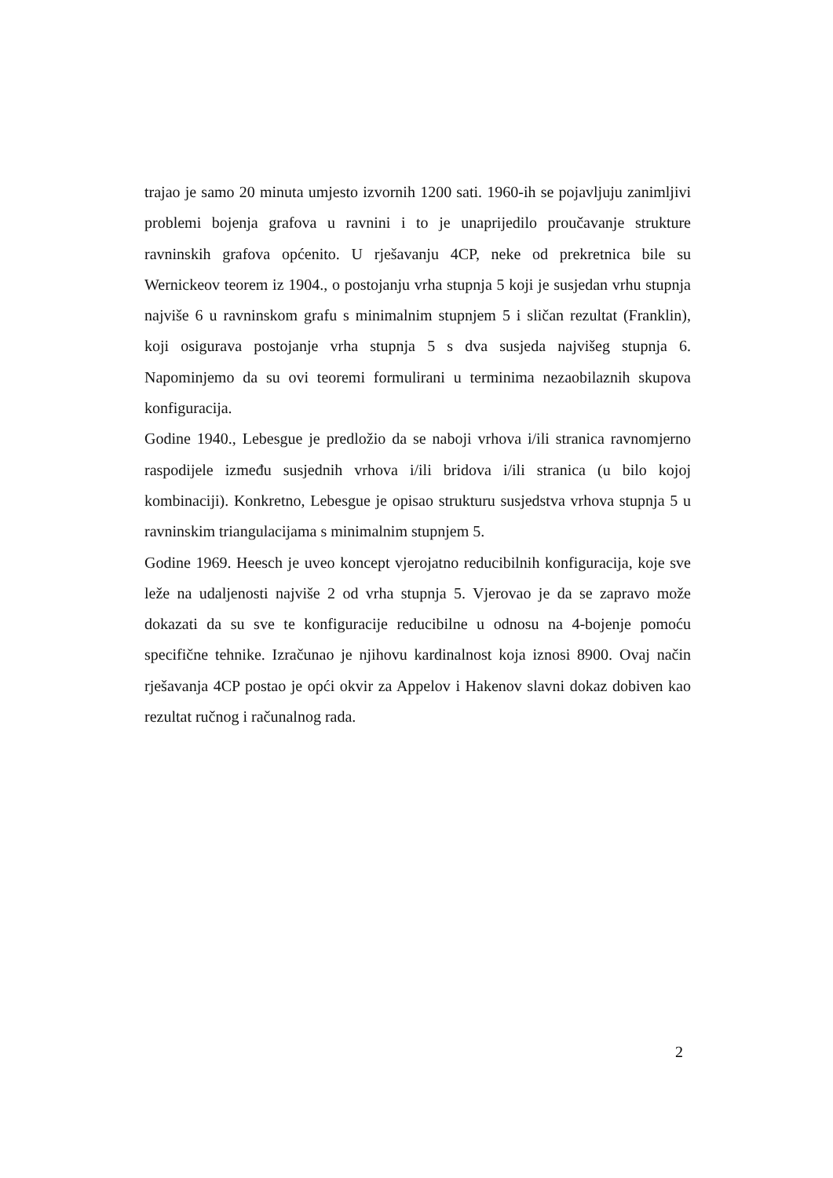trajao je samo 20 minuta umjesto izvornih 1200 sati. 1960-ih se pojavljuju zanimljivi problemi bojenja grafova u ravnini i to je unaprijedilo proučavanje strukture ravninskih grafova općenito. U rješavanju 4CP, neke od prekretnica bile su Wernickeov teorem iz 1904., o postojanju vrha stupnja 5 koji je susjedan vrhu stupnja najviše 6 u ravninskom grafu s minimalnim stupnjem 5 i sličan rezultat (Franklin), koji osigurava postojanje vrha stupnja 5 s dva susjeda najvišeg stupnja 6. Napominjemo da su ovi teoremi formulirani u terminima nezaobilaznih skupova konfiguracija.
Godine 1940., Lebesgue je predložio da se naboji vrhova i/ili stranica ravnomjerno raspodijele između susjednih vrhova i/ili bridova i/ili stranica (u bilo kojoj kombinaciji). Konkretno, Lebesgue je opisao strukturu susjedstva vrhova stupnja 5 u ravninskim triangulacijama s minimalnim stupnjem 5.
Godine 1969. Heesch je uveo koncept vjerojatno reducibilnih konfiguracija, koje sve leže na udaljenosti najviše 2 od vrha stupnja 5. Vjerovao je da se zapravo može dokazati da su sve te konfiguracije reducibilne u odnosu na 4-bojenje pomoću specifične tehnike. Izračunao je njihovu kardinalnost koja iznosi 8900. Ovaj način rješavanja 4CP postao je opći okvir za Appelov i Hakenov slavni dokaz dobiven kao rezultat ručnog i računalnog rada.
2